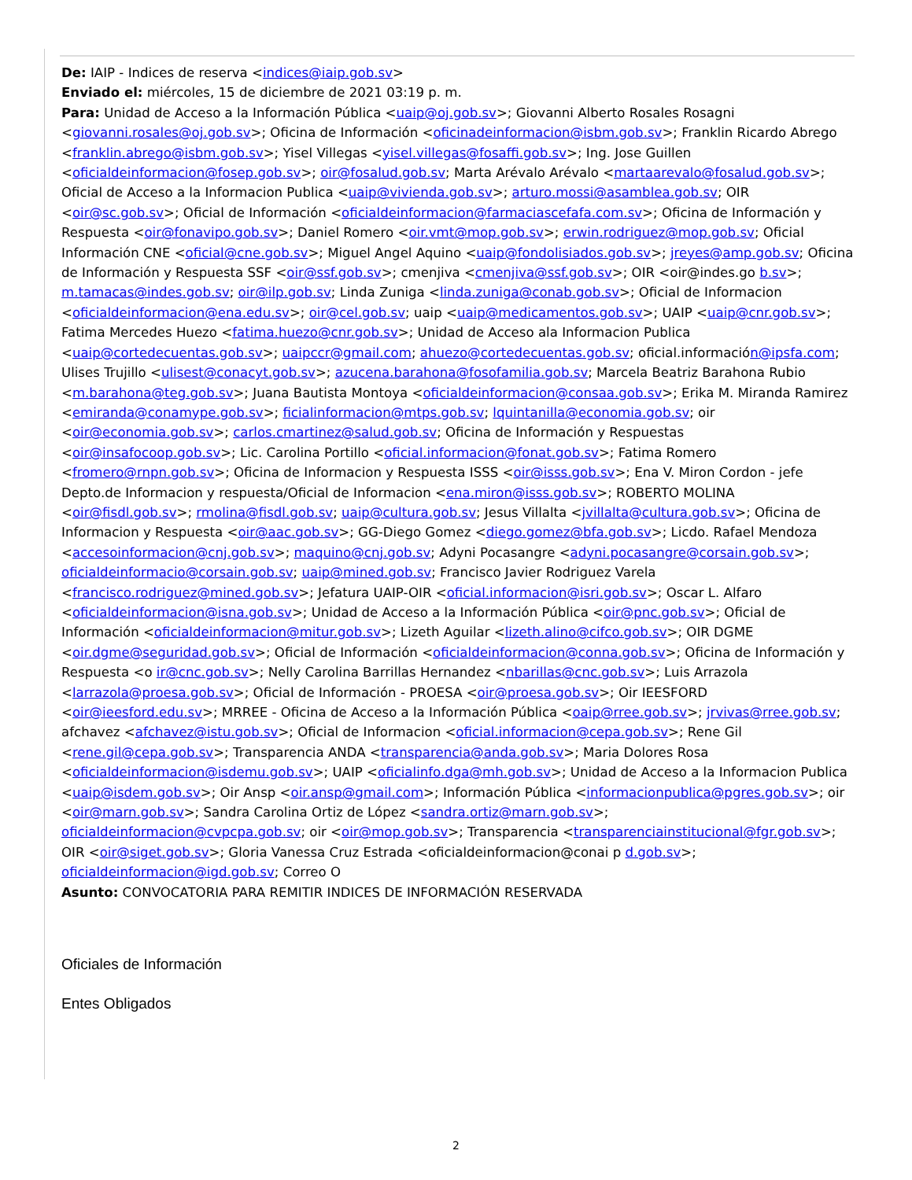De: IAIP - Indices de reserva <indices@iaip.gob.sv>
Enviado el: miércoles, 15 de diciembre de 2021 03:19 p. m.
Para: Unidad de Acceso a la Información Pública <uaip@oj.gob.sv>; Giovanni Alberto Rosales Rosagni <giovanni.rosales@oj.gob.sv>; Oficina de Información <oficinadeinformacion@isbm.gob.sv>; Franklin Ricardo Abrego <franklin.abrego@isbm.gob.sv>; Yisel Villegas <yisel.villegas@fosaffi.gob.sv>; Ing. Jose Guillen <oficialdeinformacion@fosep.gob.sv>; oir@fosalud.gob.sv; Marta Arévalo Arévalo <martaarevalo@fosalud.gob.sv>; Oficial de Acceso a la Informacion Publica <uaip@vivienda.gob.sv>; arturo.mossi@asamblea.gob.sv; OIR <oir@sc.gob.sv>; Oficial de Información <oficialdeinformacion@farmaciascefafa.com.sv>; Oficina de Información y Respuesta <oir@fonavipo.gob.sv>; Daniel Romero <oir.vmt@mop.gob.sv>; erwin.rodriguez@mop.gob.sv; Oficial Información CNE <oficial@cne.gob.sv>; Miguel Angel Aquino <uaip@fondolisiados.gob.sv>; jreyes@amp.gob.sv; Oficina de Información y Respuesta SSF <oir@ssf.gob.sv>; cmenjiva <cmenjiva@ssf.gob.sv>; OIR <oir@indes.go b.sv>; m.tamacas@indes.gob.sv; oir@ilp.gob.sv; Linda Zuniga <linda.zuniga@conab.gob.sv>; Oficial de Informacion <oficialdeinformacion@ena.edu.sv>; oir@cel.gob.sv; uaip <uaip@medicamentos.gob.sv>; UAIP <uaip@cnr.gob.sv>; Fatima Mercedes Huezo <fatima.huezo@cnr.gob.sv>; Unidad de Acceso ala Informacion Publica <uaip@cortedecuentas.gob.sv>; uaipccr@gmail.com; ahuezo@cortedecuentas.gob.sv; oficial.información@ipsfa.com; Ulises Trujillo <ulisest@conacyt.gob.sv>; azucena.barahona@fosofamilia.gob.sv; Marcela Beatriz Barahona Rubio <m.barahona@teg.gob.sv>; Juana Bautista Montoya <oficialdeinformacion@consaa.gob.sv>; Erika M. Miranda Ramirez <emiranda@conamype.gob.sv>; ficialinformacion@mtps.gob.sv; lquintanilla@economia.gob.sv; oir <oir@economia.gob.sv>; carlos.cmartinez@salud.gob.sv; Oficina de Información y Respuestas <oir@insafocoop.gob.sv>; Lic. Carolina Portillo <oficial.informacion@fonat.gob.sv>; Fatima Romero <fromero@rnpn.gob.sv>; Oficina de Informacion y Respuesta ISSS <oir@isss.gob.sv>; Ena V. Miron Cordon - jefe Depto.de Informacion y respuesta/Oficial de Informacion <ena.miron@isss.gob.sv>; ROBERTO MOLINA <oir@fisdl.gob.sv>; rmolina@fisdl.gob.sv; uaip@cultura.gob.sv; Jesus Villalta <jvillalta@cultura.gob.sv>; Oficina de Informacion y Respuesta <oir@aac.gob.sv>; GG-Diego Gomez <diego.gomez@bfa.gob.sv>; Licdo. Rafael Mendoza <accesoinformacion@cnj.gob.sv>; maquino@cnj.gob.sv; Adyni Pocasangre <adyni.pocasangre@corsain.gob.sv>; oficialdeinformacio@corsain.gob.sv; uaip@mined.gob.sv; Francisco Javier Rodriguez Varela <francisco.rodriguez@mined.gob.sv>; Jefatura UAIP-OIR <oficial.informacion@isri.gob.sv>; Oscar L. Alfaro <oficialdeinformacion@isna.gob.sv>; Unidad de Acceso a la Información Pública <oir@pnc.gob.sv>; Oficial de Información <oficialdeinformacion@mitur.gob.sv>; Lizeth Aguilar <lizeth.alino@cifco.gob.sv>; OIR DGME <oir.dgme@seguridad.gob.sv>; Oficial de Información <oficialdeinformacion@conna.gob.sv>; Oficina de Información y Respuesta <o ir@cnc.gob.sv>; Nelly Carolina Barrillas Hernandez <nbarillas@cnc.gob.sv>; Luis Arrazola <larrazola@proesa.gob.sv>; Oficial de Información - PROESA <oir@proesa.gob.sv>; Oir IEESFORD <oir@ieesford.edu.sv>; MRREE - Oficina de Acceso a la Información Pública <oaip@rree.gob.sv>; jrvivas@rree.gob.sv; afchavez <afchavez@istu.gob.sv>; Oficial de Informacion <oficial.informacion@cepa.gob.sv>; Rene Gil <rene.gil@cepa.gob.sv>; Transparencia ANDA <transparencia@anda.gob.sv>; Maria Dolores Rosa <oficialdeinformacion@isdemu.gob.sv>; UAIP <oficialinfo.dga@mh.gob.sv>; Unidad de Acceso a la Informacion Publica <uaip@isdem.gob.sv>; Oir Ansp <oir.ansp@gmail.com>; Información Pública <informacionpublica@pgres.gob.sv>; oir <oir@marn.gob.sv>; Sandra Carolina Ortiz de López <sandra.ortiz@marn.gob.sv>; oficialdeinformacion@cvpcpa.gob.sv; oir <oir@mop.gob.sv>; Transparencia <transparenciainstitucional@fgr.gob.sv>; OIR <oir@siget.gob.sv>; Gloria Vanessa Cruz Estrada <oficialdeinformacion@conai p d.gob.sv>; oficialdeinformacion@igd.gob.sv; Correo O
Asunto: CONVOCATORIA PARA REMITIR INDICES DE INFORMACIÓN RESERVADA
Oficiales de Información
Entes Obligados
2